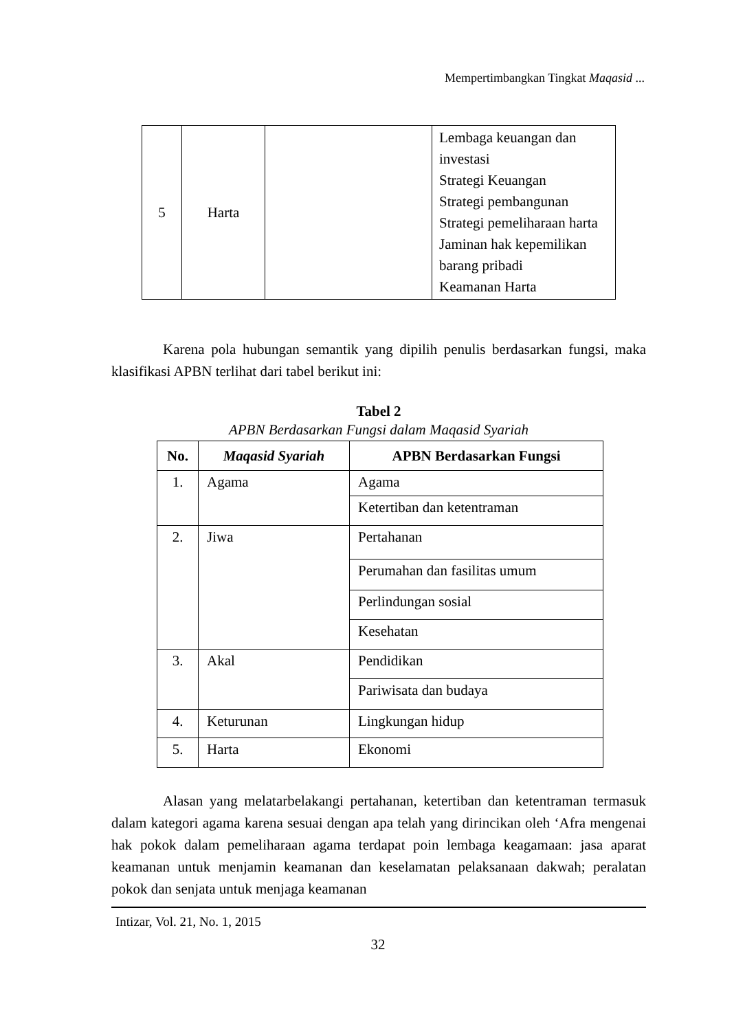Mempertimbangkan Tingkat Maqasid ...
| 5 | Harta | | Lembaga keuangan dan investasi Strategi Keuangan Strategi pembangunan Strategi pemeliharaan harta Jaminan hak kepemilikan barang pribadi Keamanan Harta |
Karena pola hubungan semantik yang dipilih penulis berdasarkan fungsi, maka klasifikasi APBN terlihat dari tabel berikut ini:
Tabel 2
APBN Berdasarkan Fungsi dalam Maqasid Syariah
| No. | Maqasid Syariah | APBN Berdasarkan Fungsi |
| --- | --- | --- |
| 1. | Agama | Agama |
| | | Ketertiban dan ketentraman |
| 2. | Jiwa | Pertahanan |
| | | Perumahan dan fasilitas umum |
| | | Perlindungan sosial |
| | | Kesehatan |
| 3. | Akal | Pendidikan |
| | | Pariwisata dan budaya |
| 4. | Keturunan | Lingkungan hidup |
| 5. | Harta | Ekonomi |
Alasan yang melatarbelakangi pertahanan, ketertiban dan ketentraman termasuk dalam kategori agama karena sesuai dengan apa telah yang dirincikan oleh ‘Afra mengenai hak pokok dalam pemeliharaan agama terdapat poin lembaga keagamaan: jasa aparat keamanan untuk menjamin keamanan dan keselamatan pelaksanaan dakwah; peralatan pokok dan senjata untuk menjaga keamanan
Intizar, Vol. 21, No. 1, 2015
32